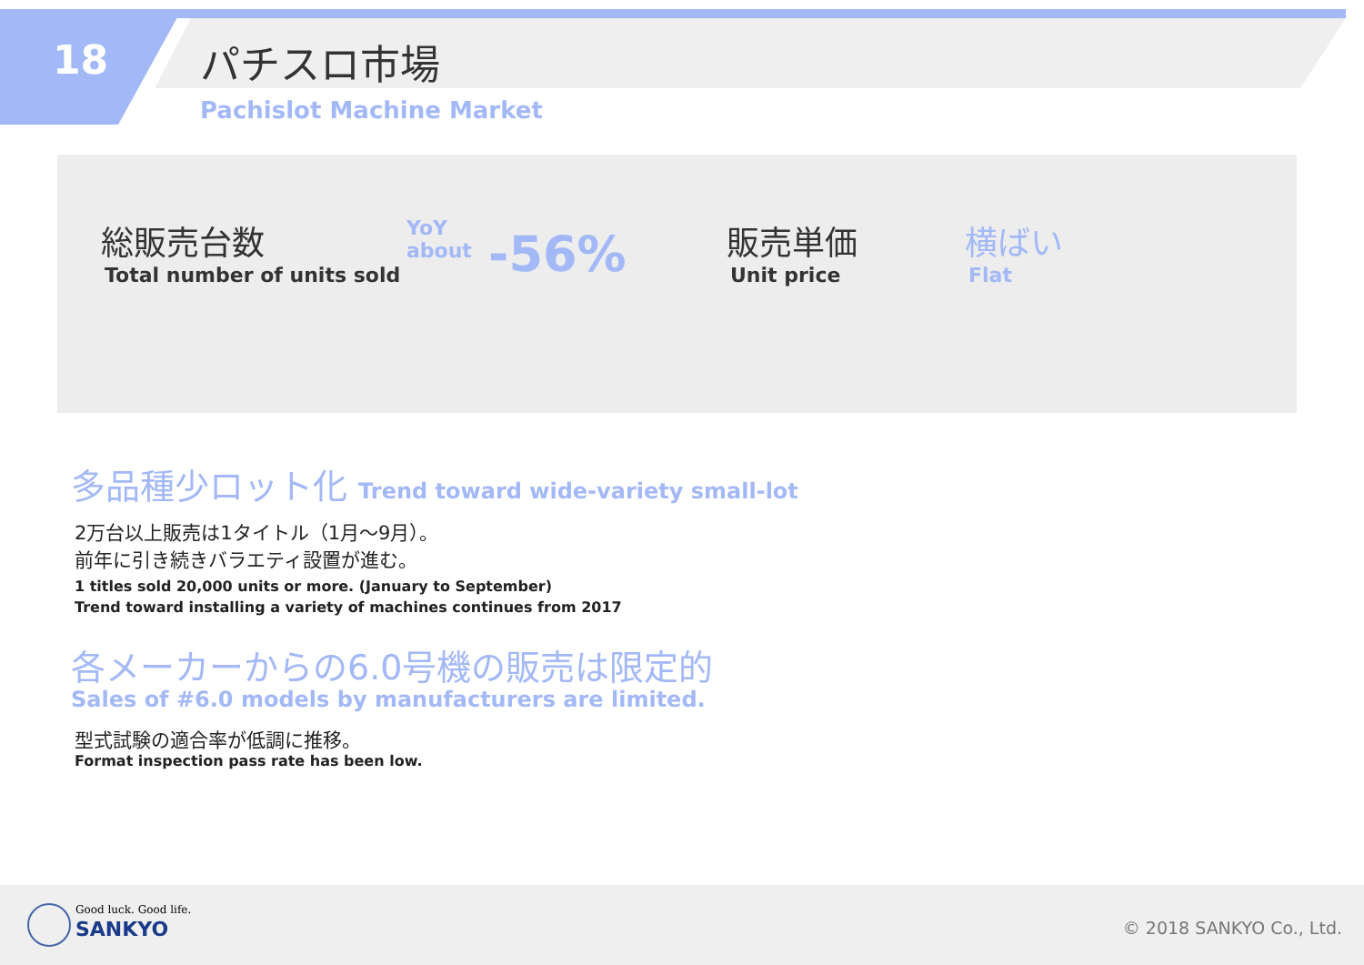18 パチスロ市場
Pachislot Machine Market
総販売台数
Total number of units sold
YoY
about
-56%
販売単価
Unit price
横ばい
Flat
多品種少ロット化 Trend toward wide-variety small-lot
2万台以上販売は1タイトル（1月～9月）。
前年に引き続きバラエティ設置が進む。
1 titles sold 20,000 units or more. (January to September)
Trend toward installing a variety of machines continues from 2017
各メーカーからの6.0号機の販売は限定的
Sales of #6.0 models by manufacturers are limited.
型式試験の適合率が低調に推移。
Format inspection pass rate has been low.
Good luck. Good life.
SANKYO © 2018 SANKYO Co., Ltd.